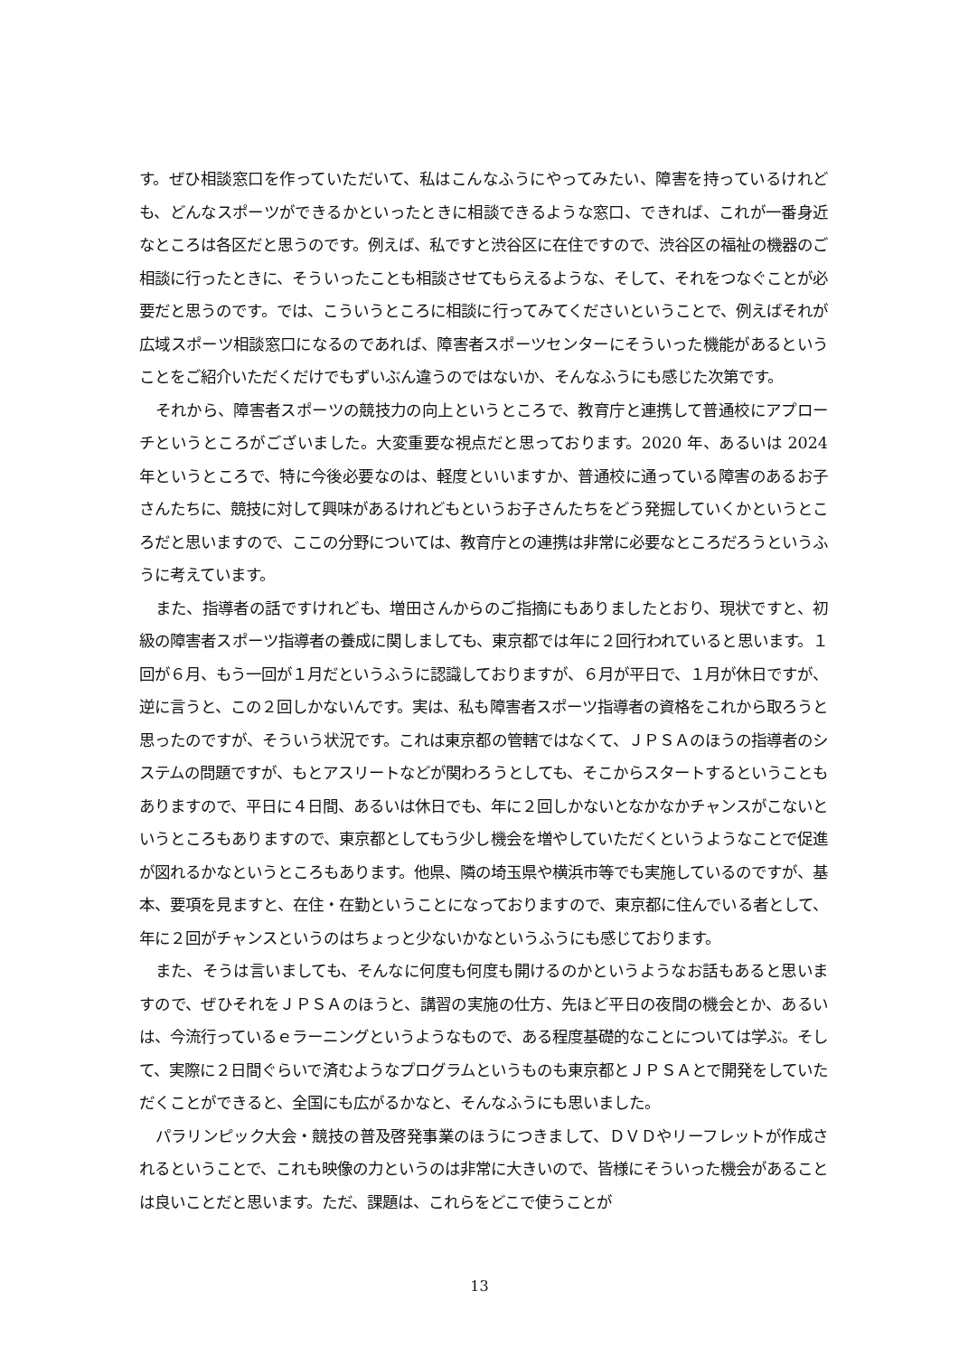す。ぜひ相談窓口を作っていただいて、私はこんなふうにやってみたい、障害を持っているけれども、どんなスポーツができるかといったときに相談できるような窓口、できれば、これが一番身近なところは各区だと思うのです。例えば、私ですと渋谷区に在住ですので、渋谷区の福祉の機器のご相談に行ったときに、そういったことも相談させてもらえるような、そして、それをつなぐことが必要だと思うのです。では、こういうところに相談に行ってみてくださいということで、例えばそれが広域スポーツ相談窓口になるのであれば、障害者スポーツセンターにそういった機能があるということをご紹介いただくだけでもずいぶん違うのではないか、そんなふうにも感じた次第です。
それから、障害者スポーツの競技力の向上というところで、教育庁と連携して普通校にアプローチというところがございました。大変重要な視点だと思っております。2020 年、あるいは 2024 年というところで、特に今後必要なのは、軽度といいますか、普通校に通っている障害のあるお子さんたちに、競技に対して興味があるけれどもというお子さんたちをどう発掘していくかというところだと思いますので、ここの分野については、教育庁との連携は非常に必要なところだろうというふうに考えています。
また、指導者の話ですけれども、増田さんからのご指摘にもありましたとおり、現状ですと、初級の障害者スポーツ指導者の養成に関しましても、東京都では年に２回行われていると思います。１回が６月、もう一回が１月だというふうに認識しておりますが、６月が平日で、１月が休日ですが、逆に言うと、この２回しかないんです。実は、私も障害者スポーツ指導者の資格をこれから取ろうと思ったのですが、そういう状況です。これは東京都の管轄ではなくて、ＪＰＳＡのほうの指導者のシステムの問題ですが、もとアスリートなどが関わろうとしても、そこからスタートするということもありますので、平日に４日間、あるいは休日でも、年に２回しかないとなかなかチャンスがこないというところもありますので、東京都としてもう少し機会を増やしていただくというようなことで促進が図れるかなというところもあります。他県、隣の埼玉県や横浜市等でも実施しているのですが、基本、要項を見ますと、在住・在勤ということになっておりますので、東京都に住んでいる者として、年に２回がチャンスというのはちょっと少ないかなというふうにも感じております。
また、そうは言いましても、そんなに何度も何度も開けるのかというようなお話もあると思いますので、ぜひそれをＪＰＳＡのほうと、講習の実施の仕方、先ほど平日の夜間の機会とか、あるいは、今流行っているｅラーニングというようなもので、ある程度基礎的なことについては学ぶ。そして、実際に２日間ぐらいで済むようなプログラムというものも東京都とＪＰＳＡとで開発をしていただくことができると、全国にも広がるかなと、そんなふうにも思いました。
パラリンピック大会・競技の普及啓発事業のほうにつきまして、ＤＶＤやリーフレットが作成されるということで、これも映像の力というのは非常に大きいので、皆様にそういった機会があることは良いことだと思います。ただ、課題は、これらをどこで使うことが
13